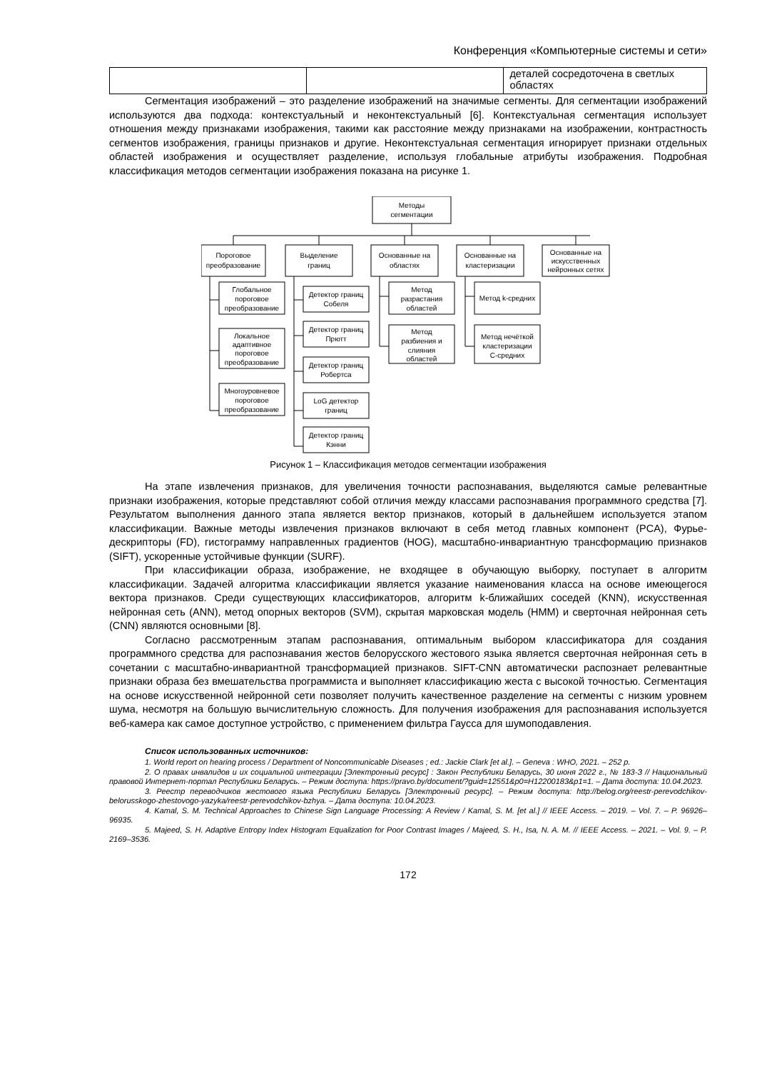Конференция «Компьютерные системы и сети»
| | | деталей сосредоточена в светлых областях |
Сегментация изображений – это разделение изображений на значимые сегменты. Для сегментации изображений используются два подхода: контекстуальный и неконтекстуальный [6]. Контекстуальная сегментация использует отношения между признаками изображения, такими как расстояние между признаками на изображении, контрастность сегментов изображения, границы признаков и другие. Неконтекстуальная сегментация игнорирует признаки отдельных областей изображения и осуществляет разделение, используя глобальные атрибуты изображения. Подробная классификация методов сегментации изображения показана на рисунке 1.
Методы
сегментации
Пороговое
преобразование
Выделение
границ
Основанные на
областях
Основанные на
кластеризации
Основанные на
искусственных
нейронных сетях
Глобальное
пороговое
преобразование
Локальное
адаптивное
пороговое
преобразование
Многоуровневое
пороговое
преобразование
Детектор границ
Собеля
Детектор границ
Прютт
Детектор границ
Робертса
LoG детектор
границ
Детектор границ
Кэнни
Метод
разрастания
областей
Метод
разбиения и
слияния
областей
Метод k-средних
Метод нечёткой
кластеризации
С-средних
Рисунок 1 – Классификация методов сегментации изображения
На этапе извлечения признаков, для увеличения точности распознавания, выделяются самые релевантные признаки изображения, которые представляют собой отличия между классами распознавания программного средства [7]. Результатом выполнения данного этапа является вектор признаков, который в дальнейшем используется этапом классификации. Важные методы извлечения признаков включают в себя метод главных компонент (PCA), Фурье-дескрипторы (FD), гистограмму направленных градиентов (HOG), масштабно-инвариантную трансформацию признаков (SIFT), ускоренные устойчивые функции (SURF).
При классификации образа, изображение, не входящее в обучающую выборку, поступает в алгоритм классификации. Задачей алгоритма классификации является указание наименования класса на основе имеющегося вектора признаков. Среди существующих классификаторов, алгоритм k-ближайших соседей (KNN), искусственная нейронная сеть (ANN), метод опорных векторов (SVM), скрытая марковская модель (HMM) и сверточная нейронная сеть (CNN) являются основными [8].
Согласно рассмотренным этапам распознавания, оптимальным выбором классификатора для создания программного средства для распознавания жестов белорусского жестового языка является сверточная нейронная сеть в сочетании с масштабно-инвариантной трансформацией признаков. SIFT-CNN автоматически распознает релевантные признаки образа без вмешательства программиста и выполняет классификацию жеста с высокой точностью. Сегментация на основе искусственной нейронной сети позволяет получить качественное разделение на сегменты с низким уровнем шума, несмотря на большую вычислительную сложность. Для получения изображения для распознавания используется веб-камера как самое доступное устройство, с применением фильтра Гаусса для шумоподавления.
Список использованных источников:
1. World report on hearing process / Department of Noncommunicable Diseases ; ed.: Jackie Clark [et al.]. – Geneva : WHO, 2021. – 252 p.
2. О правах инвалидов и их социальной интеграции [Электронный ресурс] : Закон Республики Беларусь, 30 июня 2022 г., № 183-З // Национальный правовой Интернет-портал Республики Беларусь. – Режим доступа: https://pravo.by/document/?guid=12551&p0=H12200183&p1=1. – Дата доступа: 10.04.2023.
3. Реестр переводчиков жестового языка Республики Беларусь [Электронный ресурс]. – Режим доступа: http://belog.org/reestr-perevodchikov-belorusskogo-zhestovogo-yazyka/reestr-perevodchikov-bzhya. – Дата доступа: 10.04.2023.
4. Kamal, S. M. Technical Approaches to Chinese Sign Language Processing: A Review / Kamal, S. M. [et al.] // IEEE Access. – 2019. – Vol. 7. – P. 96926–96935.
5. Majeed, S. H. Adaptive Entropy Index Histogram Equalization for Poor Contrast Images / Majeed, S. H., Isa, N. A. M. // IEEE Access. – 2021. – Vol. 9. – P. 2169–3536.
172